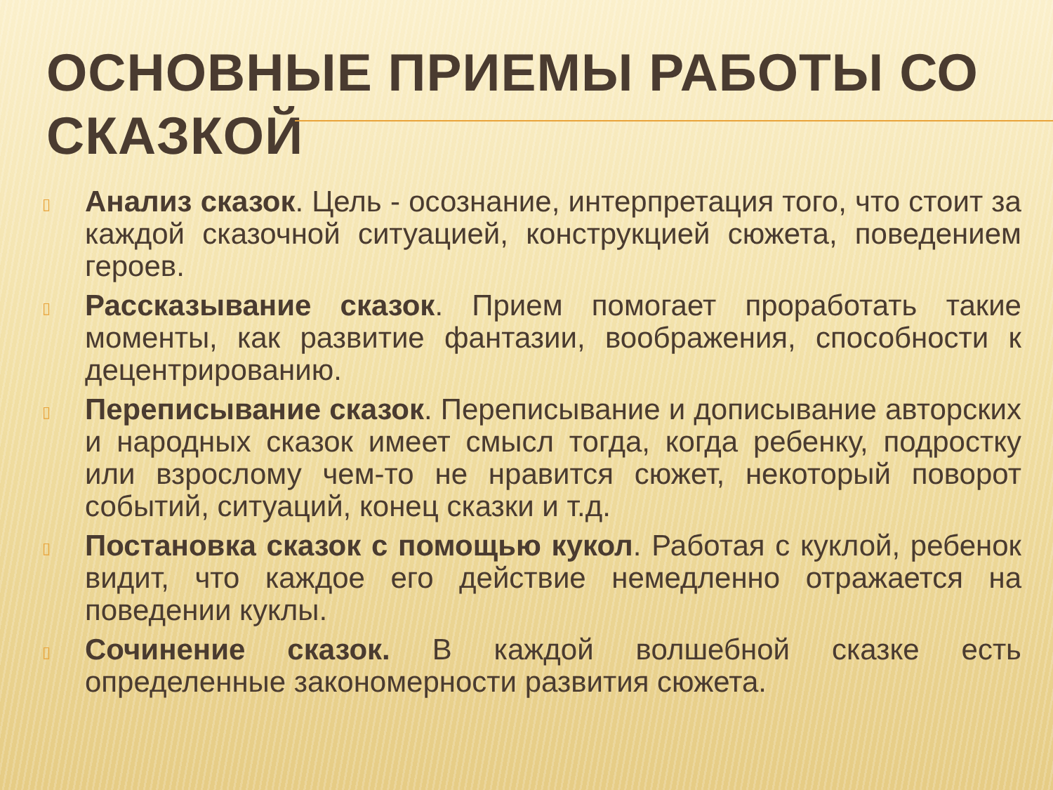ОСНОВНЫЕ ПРИЕМЫ РАБОТЫ СО СКАЗКОЙ
▯
Анализ сказок. Цель - осознание, интерпретация того, что стоит за каждой сказочной ситуацией, конструкцией сюжета, поведением героев.
▯
Рассказывание сказок. Прием помогает проработать такие моменты, как развитие фантазии, воображения, способности к децентрированию.
▯
Переписывание сказок. Переписывание и дописывание авторских и народных сказок имеет смысл тогда, когда ребенку, подростку или взрослому чем-то не нравится сюжет, некоторый поворот событий, ситуаций, конец сказки и т.д.
▯
Постановка сказок с помощью кукол. Работая с куклой, ребенок видит, что каждое его действие немедленно отражается на поведении куклы.
▯
Сочинение сказок. В каждой волшебной сказке есть определенные закономерности развития сюжета.